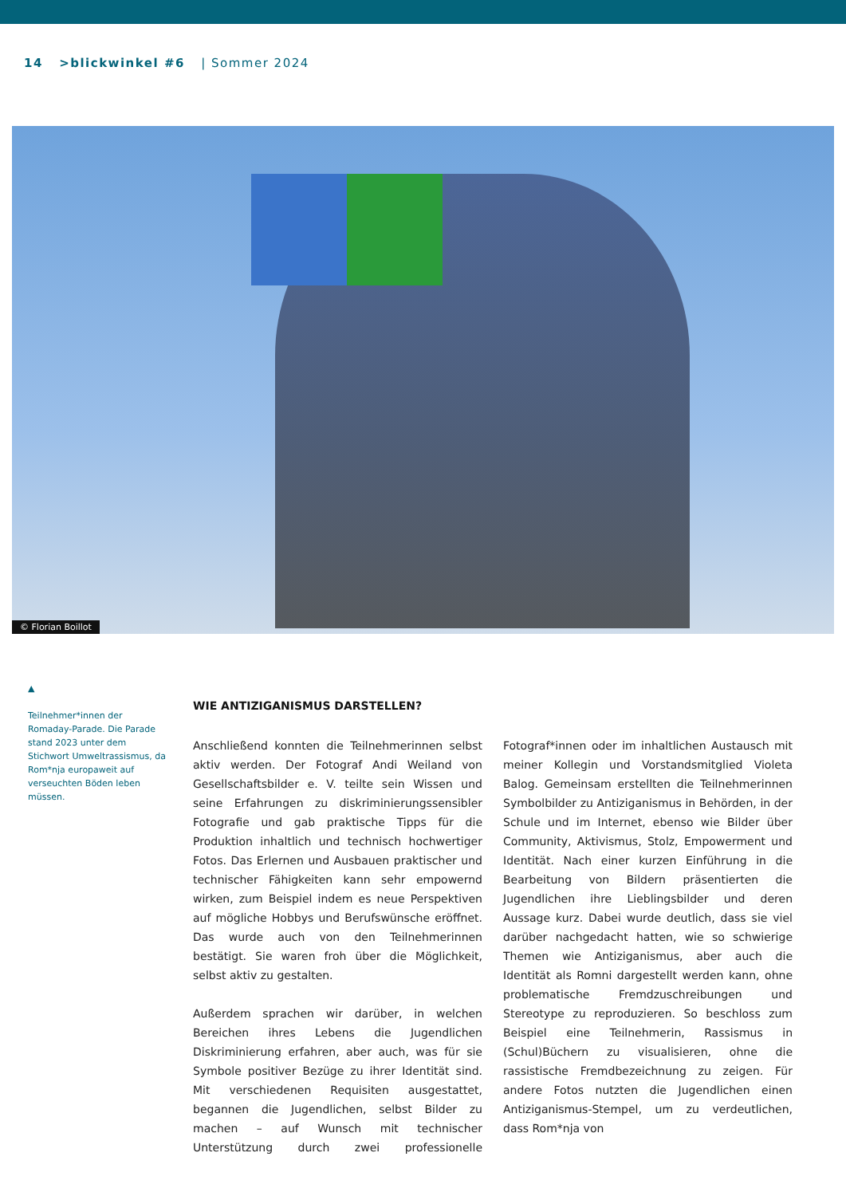14 >blickwinkel #6 | Sommer 2024
© Florian Boillot
▲
Teilnehmer*innen der Romaday-Parade. Die Parade stand 2023 unter dem Stichwort Umweltrassismus, da Rom*nja europaweit auf verseuchten Böden leben müssen.
WIE ANTIZIGANISMUS DARSTELLEN?
Anschließend konnten die Teilnehmerinnen selbst aktiv werden. Der Fotograf Andi Weiland von Gesellschaftsbilder e. V. teilte sein Wissen und seine Erfahrungen zu diskriminierungssensibler Fotografie und gab praktische Tipps für die Produktion inhaltlich und technisch hochwertiger Fotos. Das Erlernen und Ausbauen praktischer und technischer Fähigkeiten kann sehr empowernd wirken, zum Beispiel indem es neue Perspektiven auf mögliche Hobbys und Berufswünsche eröffnet. Das wurde auch von den Teilnehmerinnen bestätigt. Sie waren froh über die Möglichkeit, selbst aktiv zu gestalten.
Außerdem sprachen wir darüber, in welchen Bereichen ihres Lebens die Jugendlichen Diskriminierung erfahren, aber auch, was für sie Symbole positiver Bezüge zu ihrer Identität sind. Mit verschiedenen Requisiten ausgestattet, begannen die Jugendlichen, selbst Bilder zu machen – auf Wunsch mit technischer Unterstützung durch zwei professionelle Fotograf*innen oder im inhaltlichen Austausch mit meiner Kollegin und Vorstandsmitglied Violeta Balog. Gemeinsam erstellten die Teilnehmerinnen Symbolbilder zu Antiziganismus in Behörden, in der Schule und im Internet, ebenso wie Bilder über Community, Aktivismus, Stolz, Empowerment und Identität. Nach einer kurzen Einführung in die Bearbeitung von Bildern präsentierten die Jugendlichen ihre Lieblingsbilder und deren Aussage kurz. Dabei wurde deutlich, dass sie viel darüber nachgedacht hatten, wie so schwierige Themen wie Antiziganismus, aber auch die Identität als Romni dargestellt werden kann, ohne problematische Fremdzuschreibungen und Stereotype zu reproduzieren. So beschloss zum Beispiel eine Teilnehmerin, Rassismus in (Schul)Büchern zu visualisieren, ohne die rassistische Fremdbezeichnung zu zeigen. Für andere Fotos nutzten die Jugendlichen einen Antiziganismus-Stempel, um zu verdeutlichen, dass Rom*nja von